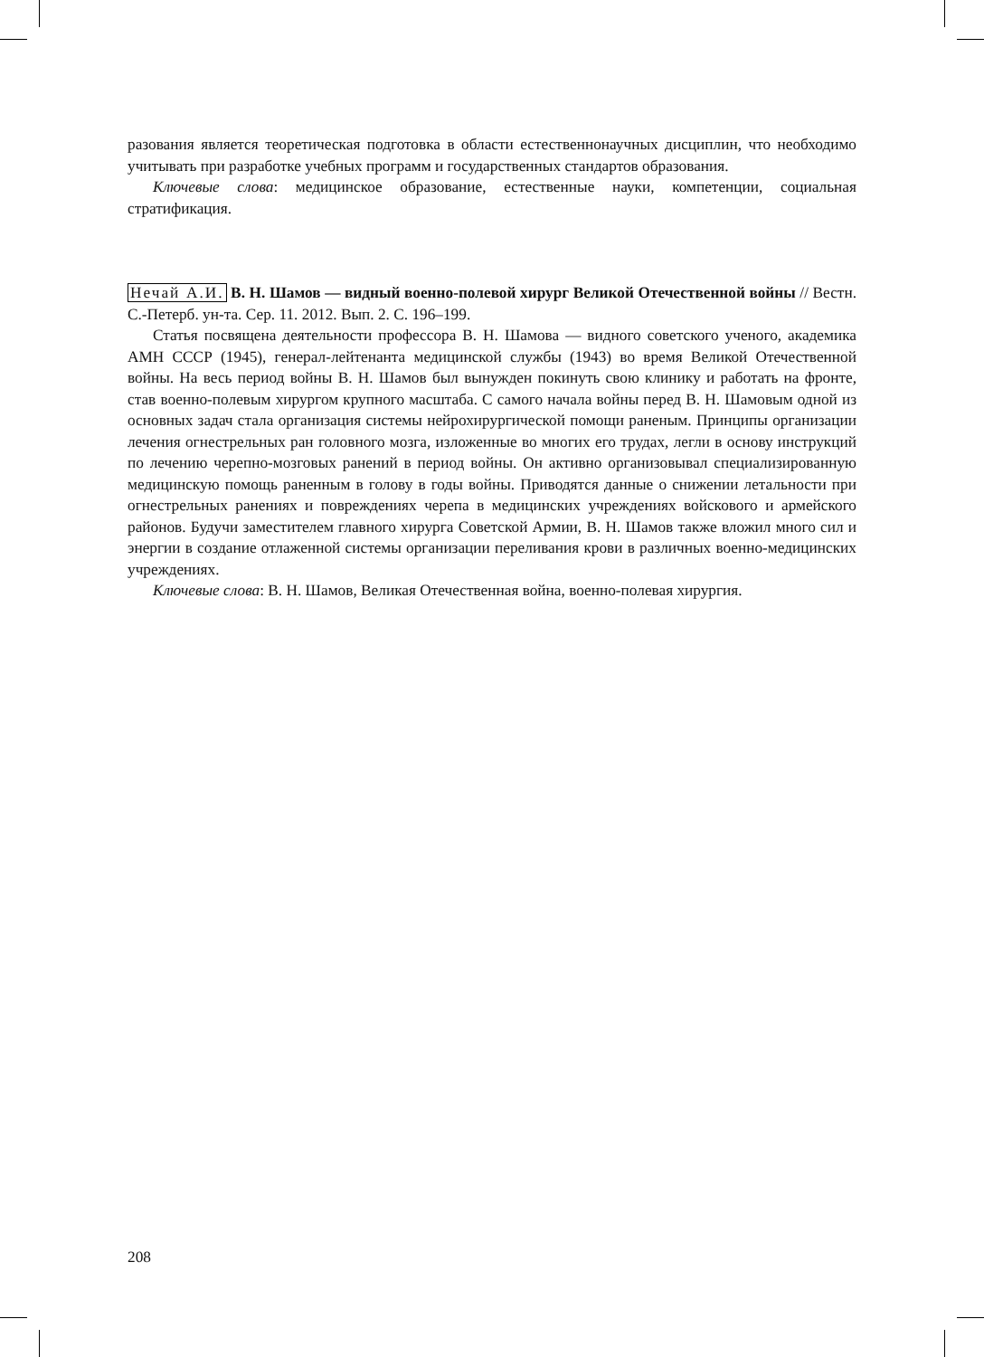разования является теоретическая подготовка в области естественнонаучных дисциплин, что необходимо учитывать при разработке учебных программ и государственных стандартов образования.
Ключевые слова: медицинское образование, естественные науки, компетенции, социальная стратификация.
Нечай А.И. В. Н. Шамов — видный военно-полевой хирург Великой Отечественной войны // Вестн. С.-Петерб. ун-та. Сер. 11. 2012. Вып. 2. С. 196–199.
Статья посвящена деятельности профессора В. Н. Шамова — видного советского ученого, академика АМН СССР (1945), генерал-лейтенанта медицинской службы (1943) во время Великой Отечественной войны. На весь период войны В. Н. Шамов был вынужден покинуть свою клинику и работать на фронте, став военно-полевым хирургом крупного масштаба. С самого начала войны перед В. Н. Шамовым одной из основных задач стала организация системы нейрохирургической помощи раненым. Принципы организации лечения огнестрельных ран головного мозга, изложенные во многих его трудах, легли в основу инструкций по лечению черепно-мозговых ранений в период войны. Он активно организовывал специализированную медицинскую помощь раненным в голову в годы войны. Приводятся данные о снижении летальности при огнестрельных ранениях и повреждениях черепа в медицинских учреждениях войскового и армейского районов. Будучи заместителем главного хирурга Советской Армии, В. Н. Шамов также вложил много сил и энергии в создание отлаженной системы организации переливания крови в различных военно-медицинских учреждениях.
Ключевые слова: В. Н. Шамов, Великая Отечественная война, военно-полевая хирургия.
208